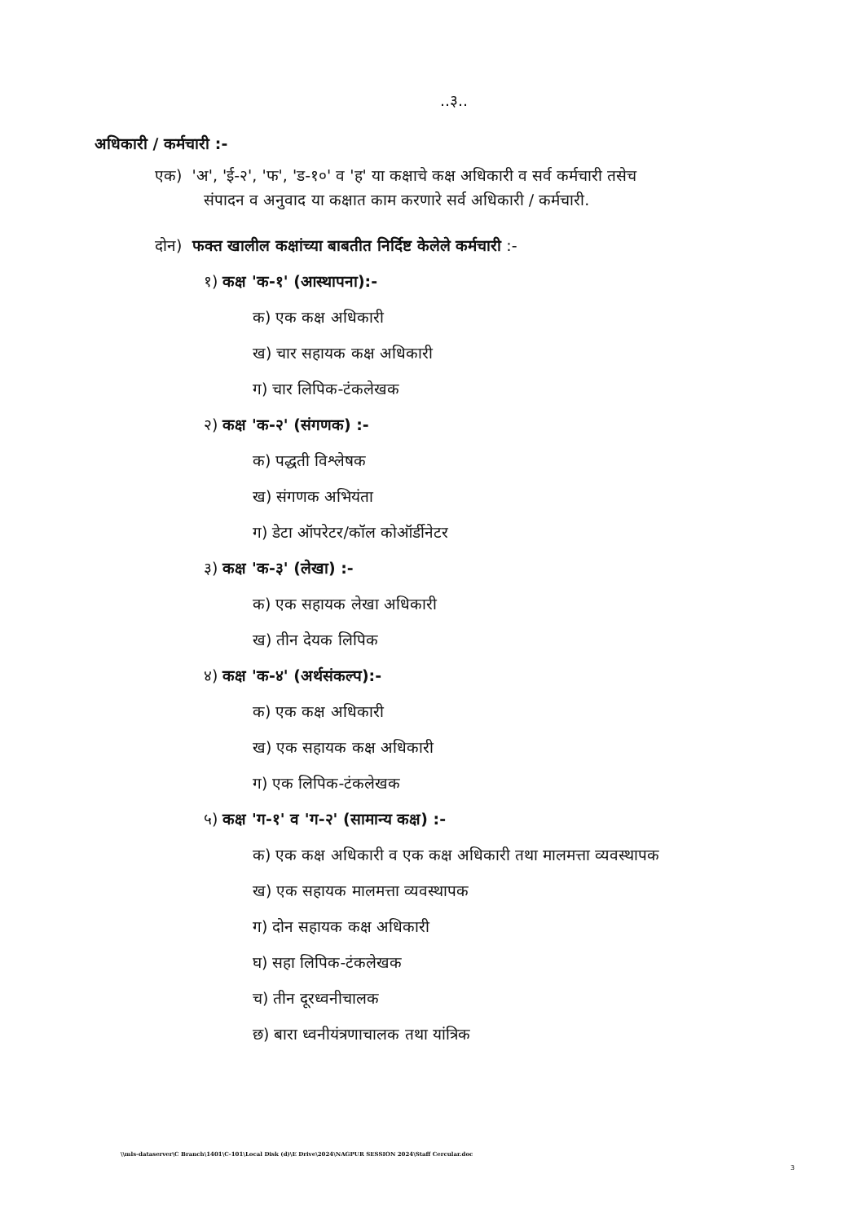..३..
अधिकारी / कर्मचारी :-
एक) 'अ', 'ई-२', 'फ', 'ड-१०' व 'ह' या कक्षाचे कक्ष अधिकारी व सर्व कर्मचारी तसेच
संपादन व अनुवाद या कक्षात काम करणारे सर्व अधिकारी / कर्मचारी.
दोन) फक्त खालील कक्षांच्या बाबतीत निर्दिष्ट केलेले कर्मचारी :-
१) कक्ष 'क-१' (आस्थापना):-
क) एक कक्ष अधिकारी
ख) चार सहायक कक्ष अधिकारी
ग) चार लिपिक-टंकलेखक
२) कक्ष 'क-२' (संगणक) :-
क) पद्धती विश्लेषक
ख) संगणक अभियंता
ग) डेटा ऑपरेटर/कॉल कोऑर्डीनेटर
३) कक्ष 'क-३' (लेखा) :-
क) एक सहायक लेखा अधिकारी
ख) तीन देयक लिपिक
४) कक्ष 'क-४' (अर्थसंकल्प):-
क) एक कक्ष अधिकारी
ख) एक सहायक कक्ष अधिकारी
ग) एक लिपिक-टंकलेखक
५) कक्ष 'ग-१' व 'ग-२' (सामान्य कक्ष) :-
क) एक कक्ष अधिकारी व एक कक्ष अधिकारी तथा मालमत्ता व्यवस्थापक
ख) एक सहायक मालमत्ता व्यवस्थापक
ग) दोन सहायक कक्ष अधिकारी
घ) सहा लिपिक-टंकलेखक
च) तीन दूरध्वनीचालक
छ) बारा ध्वनीयंत्रणाचालक तथा यांत्रिक
\\mls-dataserver\C Branch\1401\C-101\Local Disk (d)\E Drive\2024\NAGPUR SESSION 2024\Staff Cercular.doc
3